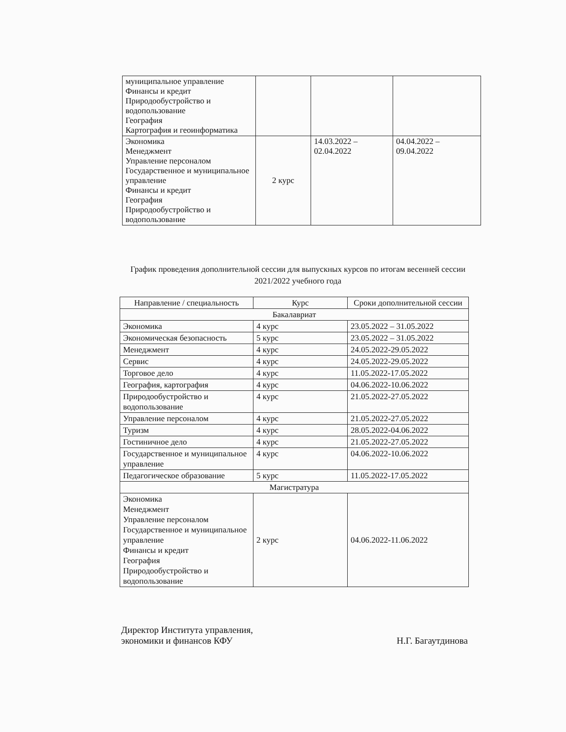| муниципальное управление Финансы и кредит Природообустройство и водопользование География Картография и геоинформатика | | | |
| Экономика Менеджмент Управление персоналом Государственное и муниципальное управление Финансы и кредит География Природообустройство и водопользование | 2 курс | 14.03.2022 – 02.04.2022 | 04.04.2022 – 09.04.2022 |
График проведения дополнительной сессии для выпускных курсов по итогам весенней сессии 2021/2022 учебного года
| Направление / специальность | Курс | Сроки дополнительной сессии |
| --- | --- | --- |
| Бакалавриат | | |
| Экономика | 4 курс | 23.05.2022 – 31.05.2022 |
| Экономическая безопасность | 5 курс | 23.05.2022 – 31.05.2022 |
| Менеджмент | 4 курс | 24.05.2022-29.05.2022 |
| Сервис | 4 курс | 24.05.2022-29.05.2022 |
| Торговое дело | 4 курс | 11.05.2022-17.05.2022 |
| География, картография | 4 курс | 04.06.2022-10.06.2022 |
| Природообустройство и водопользование | 4 курс | 21.05.2022-27.05.2022 |
| Управление персоналом | 4 курс | 21.05.2022-27.05.2022 |
| Туризм | 4 курс | 28.05.2022-04.06.2022 |
| Гостиничное дело | 4 курс | 21.05.2022-27.05.2022 |
| Государственное и муниципальное управление | 4 курс | 04.06.2022-10.06.2022 |
| Педагогическое образование | 5 курс | 11.05.2022-17.05.2022 |
| Магистратура | | |
| Экономика Менеджмент Управление персоналом Государственное и муниципальное управление Финансы и кредит География Природообустройство и водопользование | 2 курс | 04.06.2022-11.06.2022 |
Директор Института управления,
экономики и финансов КФУ
Н.Г. Багаутдинова